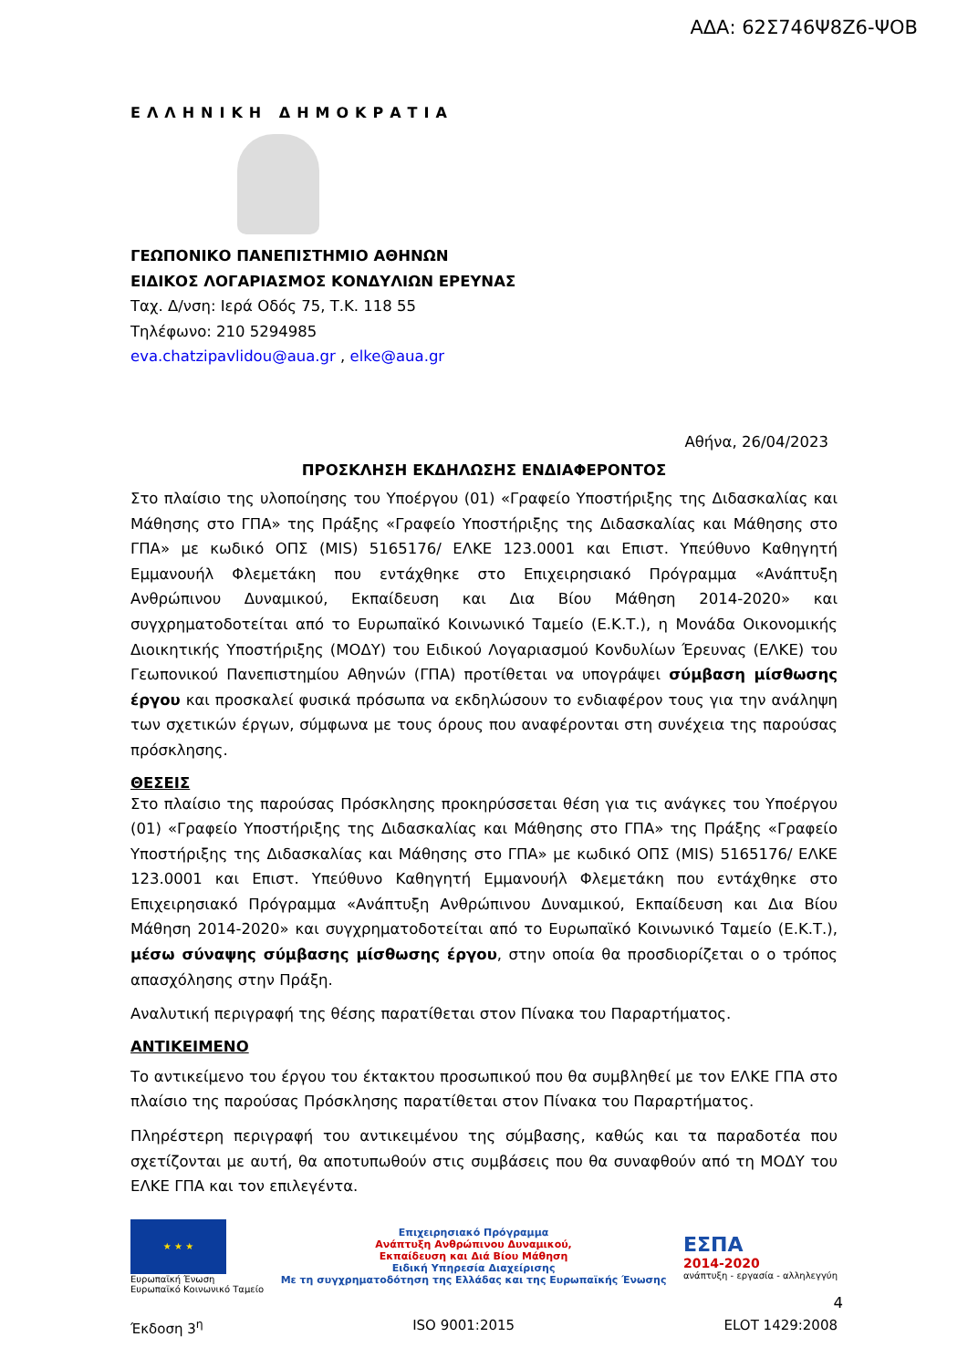ΑΔΑ: 62Σ746Ψ8Ζ6-ΨΟΒ
ΕΛΛΗΝΙΚΗ ΔΗΜΟΚΡΑΤΙΑ
ΓΕΩΠΟΝΙΚΟ ΠΑΝΕΠΙΣΤΗΜΙΟ ΑΘΗΝΩΝ
ΕΙΔΙΚΟΣ ΛΟΓΑΡΙΑΣΜΟΣ ΚΟΝΔΥΛΙΩΝ ΕΡΕΥΝΑΣ
Ταχ. Δ/νση: Ιερά Οδός 75, Τ.Κ. 118 55
Τηλέφωνο: 210 5294985
eva.chatzipavlidou@aua.gr , elke@aua.gr
Αθήνα, 26/04/2023
ΠΡΟΣΚΛΗΣΗ ΕΚΔΗΛΩΣΗΣ ΕΝΔΙΑΦΕΡΟΝΤΟΣ
Στο πλαίσιο της υλοποίησης του Υποέργου (01) «Γραφείο Υποστήριξης της Διδασκαλίας και Μάθησης στο ΓΠΑ» της Πράξης «Γραφείο Υποστήριξης της Διδασκαλίας και Μάθησης στο ΓΠΑ» με κωδικό ΟΠΣ (MIS) 5165176/ ΕΛΚΕ 123.0001 και Επιστ. Υπεύθυνο Καθηγητή Εμμανουήλ Φλεμετάκη που εντάχθηκε στο Επιχειρησιακό Πρόγραμμα «Ανάπτυξη Ανθρώπινου Δυναμικού, Εκπαίδευση και Δια Βίου Μάθηση 2014-2020» και συγχρηματοδοτείται από το Ευρωπαϊκό Κοινωνικό Ταμείο (Ε.Κ.Τ.), η Μονάδα Οικονομικής Διοικητικής Υποστήριξης (ΜΟΔΥ) του Ειδικού Λογαριασμού Κονδυλίων Έρευνας (ΕΛΚΕ) του Γεωπονικού Πανεπιστημίου Αθηνών (ΓΠΑ) προτίθεται να υπογράψει σύμβαση μίσθωσης έργου και προσκαλεί φυσικά πρόσωπα να εκδηλώσουν το ενδιαφέρον τους για την ανάληψη των σχετικών έργων, σύμφωνα με τους όρους που αναφέρονται στη συνέχεια της παρούσας πρόσκλησης.
ΘΕΣΕΙΣ
Στο πλαίσιο της παρούσας Πρόσκλησης προκηρύσσεται θέση για τις ανάγκες του Υποέργου (01) «Γραφείο Υποστήριξης της Διδασκαλίας και Μάθησης στο ΓΠΑ» της Πράξης «Γραφείο Υποστήριξης της Διδασκαλίας και Μάθησης στο ΓΠΑ» με κωδικό ΟΠΣ (MIS) 5165176/ ΕΛΚΕ 123.0001 και Επιστ. Υπεύθυνο Καθηγητή Εμμανουήλ Φλεμετάκη που εντάχθηκε στο Επιχειρησιακό Πρόγραμμα «Ανάπτυξη Ανθρώπινου Δυναμικού, Εκπαίδευση και Δια Βίου Μάθηση 2014-2020» και συγχρηματοδοτείται από το Ευρωπαϊκό Κοινωνικό Ταμείο (Ε.Κ.Τ.), μέσω σύναψης σύμβασης μίσθωσης έργου, στην οποία θα προσδιορίζεται ο ο τρόπος απασχόλησης στην Πράξη.
Αναλυτική περιγραφή της θέσης παρατίθεται στον Πίνακα του Παραρτήματος.
ΑΝΤΙΚΕΙΜΕΝΟ
Το αντικείμενο του έργου του έκτακτου προσωπικού που θα συμβληθεί με τον ΕΛΚΕ ΓΠΑ στο πλαίσιο της παρούσας Πρόσκλησης παρατίθεται στον Πίνακα του Παραρτήματος.
Πληρέστερη περιγραφή του αντικειμένου της σύμβασης, καθώς και τα παραδοτέα που σχετίζονται με αυτή, θα αποτυπωθούν στις συμβάσεις που θα συναφθούν από τη ΜΟΔΥ του ΕΛΚΕ ΓΠΑ και τον επιλεγέντα.
★ ★ ★
Ευρωπαϊκή Ένωση
Ευρωπαϊκό Κοινωνικό Ταμείο
Επιχειρησιακό Πρόγραμμα
Ανάπτυξη Ανθρώπινου Δυναμικού,
Εκπαίδευση και Διά Βίου Μάθηση
Ειδική Υπηρεσία Διαχείρισης
Με τη συγχρηματοδότηση της Ελλάδας και της Ευρωπαϊκής Ένωσης
ΕΣΠΑ
2014-2020
ανάπτυξη - εργασία - αλληλεγγύη
4
Έκδοση 3<sup>η</sup> ISO 9001:2015 ELOT 1429:2008